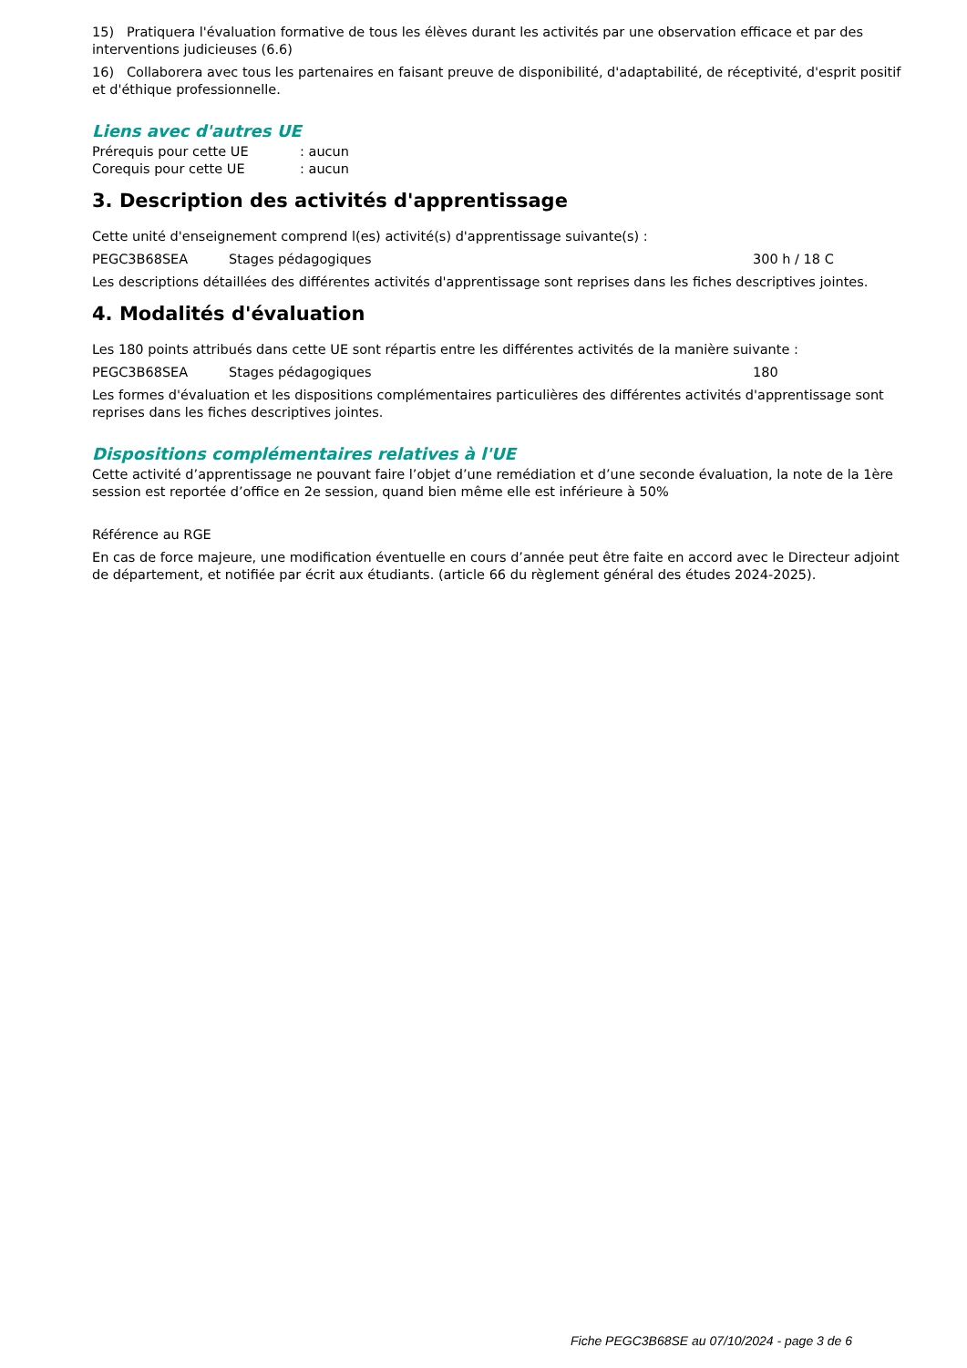15) Pratiquera l'évaluation formative de tous les élèves durant les activités par une observation efficace et par des interventions judicieuses (6.6)
16) Collaborera avec tous les partenaires en faisant preuve de disponibilité, d'adaptabilité, de réceptivité, d'esprit positif et d'éthique professionnelle.
Liens avec d'autres UE
Prérequis pour cette UE: aucun
Corequis pour cette UE: aucun
3. Description des activités d'apprentissage
Cette unité d'enseignement comprend l(es) activité(s) d'apprentissage suivante(s) :
PEGC3B68SEA Stages pédagogiques 300 h / 18 C
Les descriptions détaillées des différentes activités d'apprentissage sont reprises dans les fiches descriptives jointes.
4. Modalités d'évaluation
Les 180 points attribués dans cette UE sont répartis entre les différentes activités de la manière suivante :
PEGC3B68SEA Stages pédagogiques 180
Les formes d'évaluation et les dispositions complémentaires particulières des différentes activités d'apprentissage sont reprises dans les fiches descriptives jointes.
Dispositions complémentaires relatives à l'UE
Cette activité d’apprentissage ne pouvant faire l’objet d’une remédiation et d’une seconde évaluation, la note de la 1ère session est reportée d’office en 2e session, quand bien même elle est inférieure à 50%
Référence au RGE
En cas de force majeure, une modification éventuelle en cours d’année peut être faite en accord avec le Directeur adjoint de département, et notifiée par écrit aux étudiants. (article 66 du règlement général des études 2024-2025).
Fiche PEGC3B68SE au 07/10/2024 - page 3 de 6